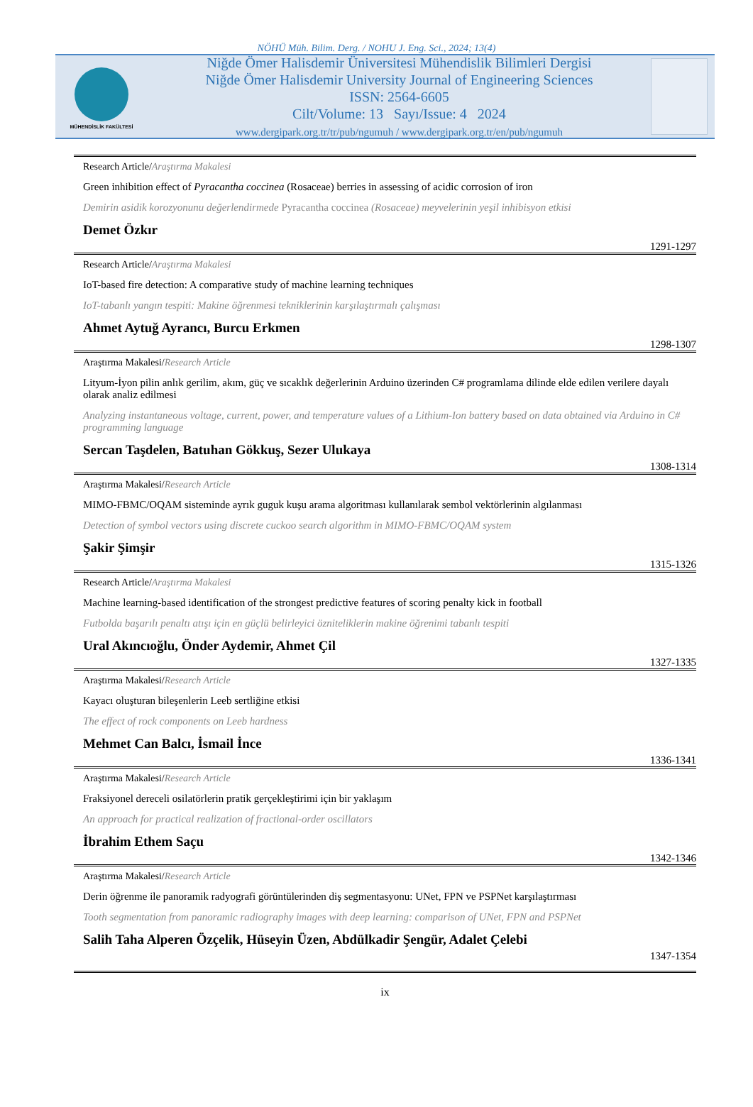NÖHÜ Müh. Bilim. Derg. / NOHU J. Eng. Sci., 2024; 13(4)
MÜHENDİSLİK FAKÜLTESİ
Niğde Ömer Halisdemir Üniversitesi Mühendislik Bilimleri Dergisi
Niğde Ömer Halisdemir University Journal of Engineering Sciences
ISSN: 2564-6605
Cilt/Volume: 13 Sayı/Issue: 4 2024
www.dergipark.org.tr/tr/pub/ngumuh / www.dergipark.org.tr/en/pub/ngumuh
Research Article/Araştırma Makalesi
Green inhibition effect of Pyracantha coccinea (Rosaceae) berries in assessing of acidic corrosion of iron
Demirin asidik korozyonunu değerlendirmede Pyracantha coccinea (Rosaceae) meyvelerinin yeşil inhibisyon etkisi
Demet Özkır
1291-1297
Research Article/Araştırma Makalesi
IoT-based fire detection: A comparative study of machine learning techniques
IoT-tabanlı yangın tespiti: Makine öğrenmesi tekniklerinin karşılaştırmalı çalışması
Ahmet Aytuğ Ayrancı, Burcu Erkmen
1298-1307
Araştırma Makalesi/Research Article
Lityum-İyon pilin anlık gerilim, akım, güç ve sıcaklık değerlerinin Arduino üzerinden C# programlama dilinde elde edilen verilere dayalı olarak analiz edilmesi
Analyzing instantaneous voltage, current, power, and temperature values of a Lithium-Ion battery based on data obtained via Arduino in C# programming language
Sercan Taşdelen, Batuhan Gökkuş, Sezer Ulukaya
1308-1314
Araştırma Makalesi/Research Article
MIMO-FBMC/OQAM sisteminde ayrık guguk kuşu arama algoritması kullanılarak sembol vektörlerinin algılanması
Detection of symbol vectors using discrete cuckoo search algorithm in MIMO-FBMC/OQAM system
Şakir Şimşir
1315-1326
Research Article/Araştırma Makalesi
Machine learning-based identification of the strongest predictive features of scoring penalty kick in football
Futbolda başarılı penaltı atışı için en güçlü belirleyici özniteliklerin makine öğrenimi tabanlı tespiti
Ural Akıncıoğlu, Önder Aydemir, Ahmet Çil
1327-1335
Araştırma Makalesi/Research Article
Kayacı oluşturan bileşenlerin Leeb sertliğine etkisi
The effect of rock components on Leeb hardness
Mehmet Can Balcı, İsmail İnce
1336-1341
Araştırma Makalesi/Research Article
Fraksiyonel dereceli osilatörlerin pratik gerçekleştirimi için bir yaklaşım
An approach for practical realization of fractional-order oscillators
İbrahim Ethem Saçu
1342-1346
Araştırma Makalesi/Research Article
Derin öğrenme ile panoramik radyografi görüntülerinden diş segmentasyonu: UNet, FPN ve PSPNet karşılaştırması
Tooth segmentation from panoramic radiography images with deep learning: comparison of UNet, FPN and PSPNet
Salih Taha Alperen Özçelik, Hüseyin Üzen, Abdülkadir Şengür, Adalet Çelebi
1347-1354
ix